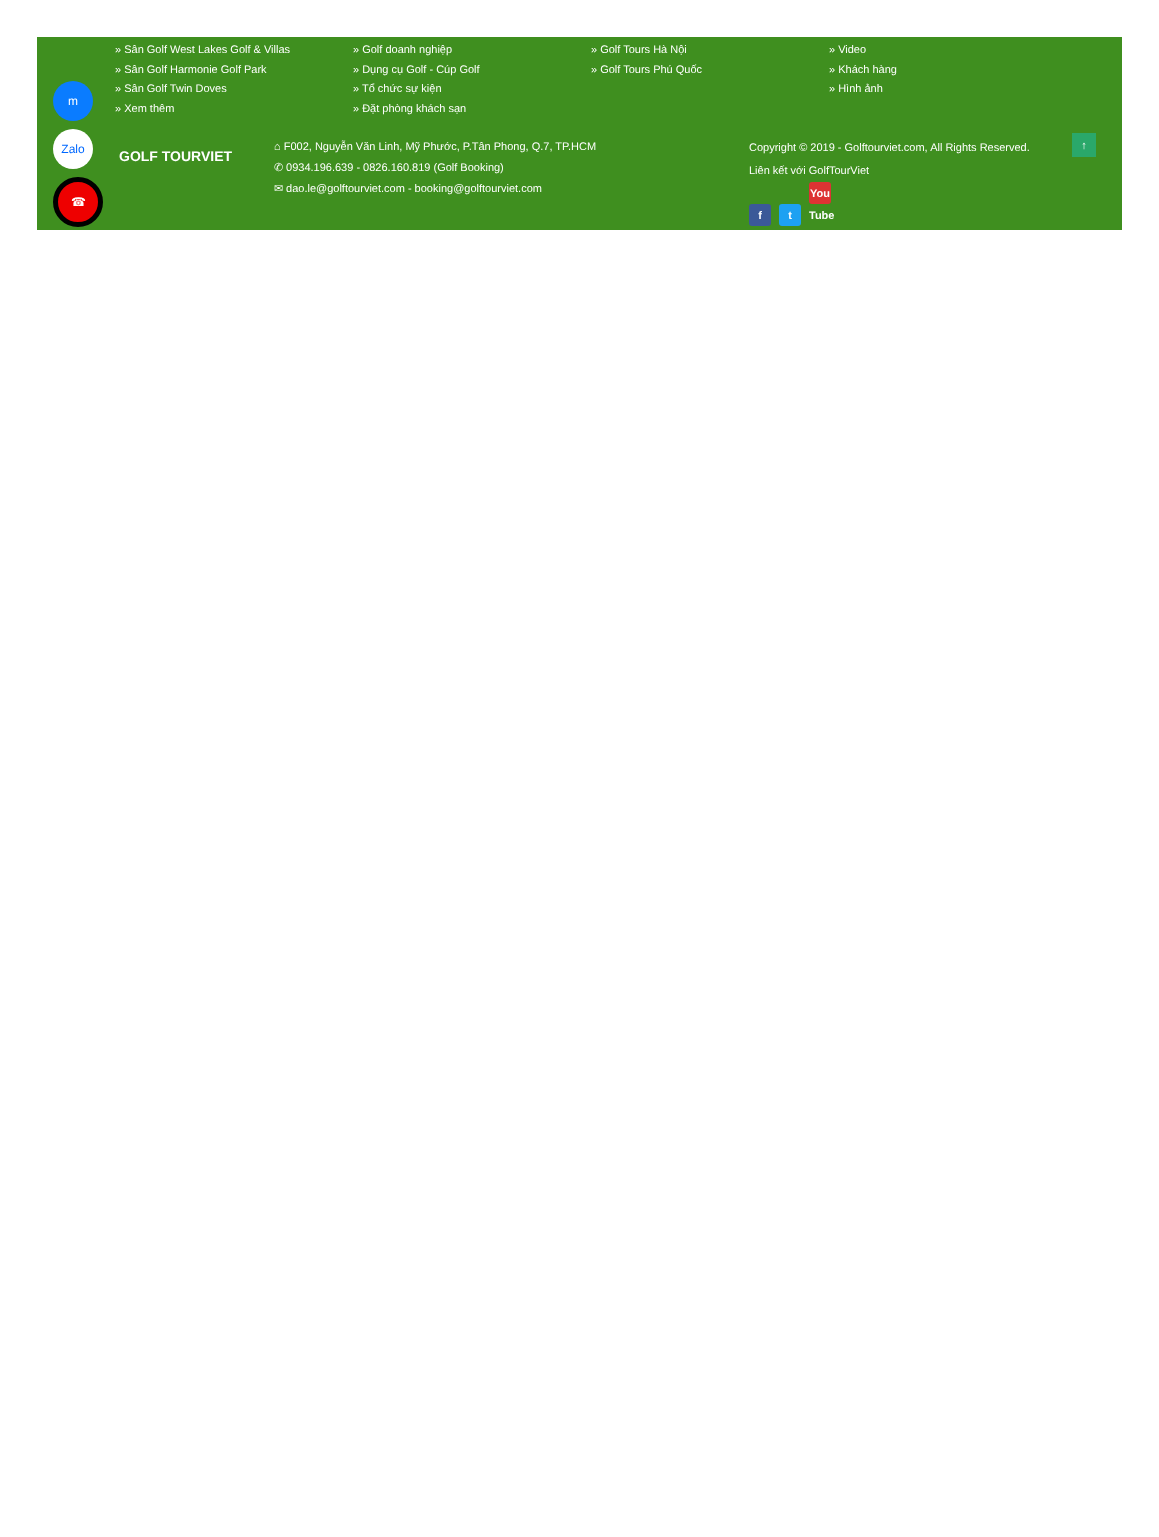» Sân Golf West Lakes Golf & Villas
» Sân Golf Harmonie Golf Park
» Sân Golf Twin Doves
» Xem thêm
» Golf doanh nghiệp
» Dụng cụ Golf - Cúp Golf
» Tổ chức sự kiện
» Đặt phòng khách sạn
» Golf Tours Hà Nội
» Golf Tours Phú Quốc
» Video
» Khách hàng
» Hình ảnh
GOLF TOURVIET
⌂ F002, Nguyễn Văn Linh, Mỹ Phước, P.Tân Phong, Q.7, TP.HCM
✆ 0934.196.639 - 0826.160.819 (Golf Booking)
✉ dao.le@golftourviet.com - booking@golftourviet.com
Copyright © 2019 - Golftourviet.com, All Rights Reserved.
Liên kết với GolfTourViet
f t You Tube
m
Zalo
☎
↑